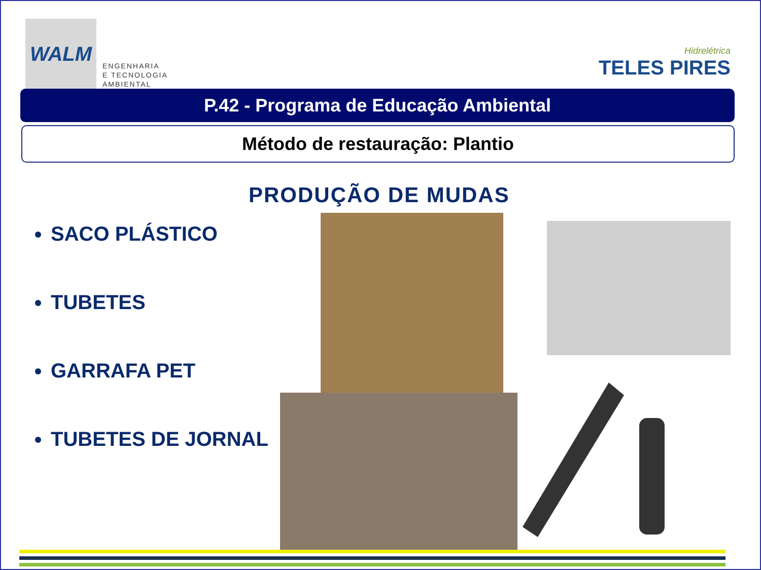WALM
ENGENHARIA
E TECNOLOGIA
AMBIENTAL
Hidrelétrica
TELES PIRES
P.42 - Programa de Educação Ambiental
Método de restauração: Plantio
PRODUÇÃO DE MUDAS
SACO PLÁSTICO
TUBETES
GARRAFA PET
TUBETES DE JORNAL